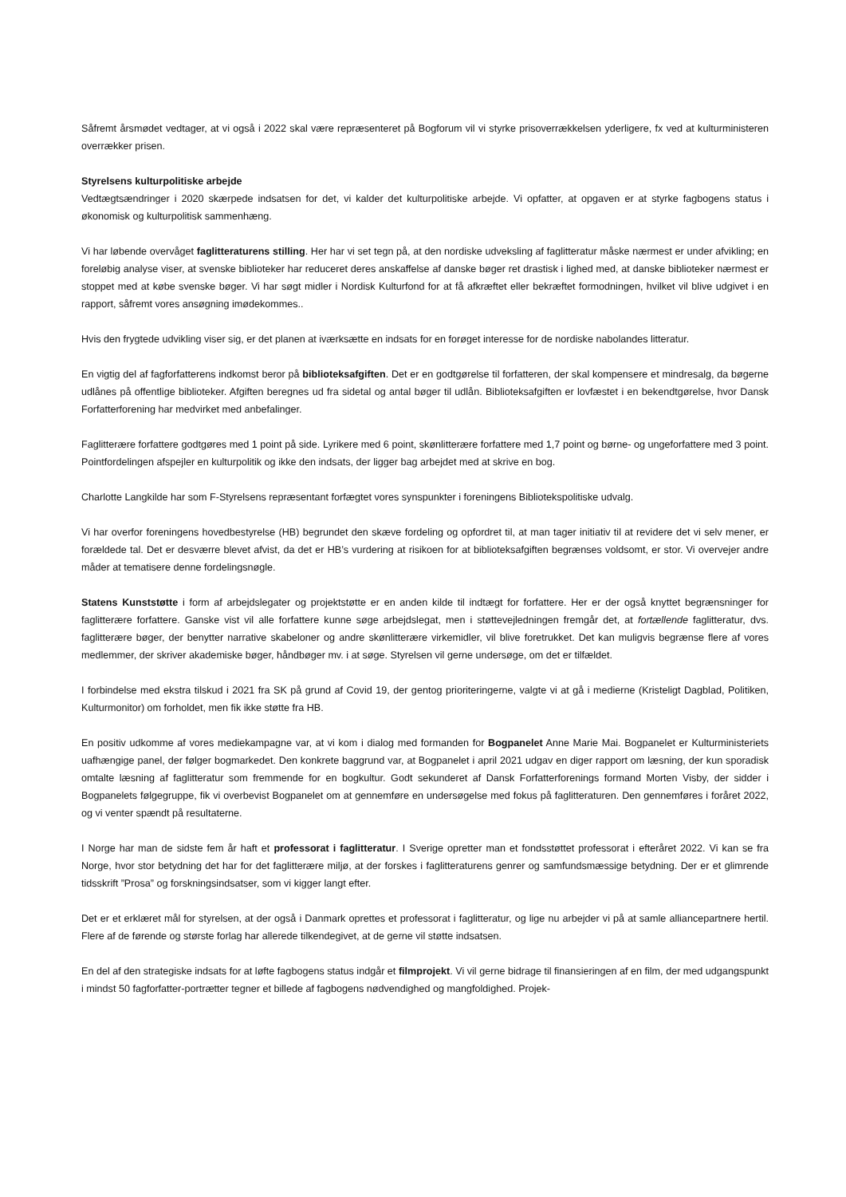Såfremt årsmødet vedtager, at vi også i 2022 skal være repræsenteret på Bogforum vil vi styrke prisoverrækkelsen yderligere, fx ved at kulturministeren overrækker prisen.
Styrelsens kulturpolitiske arbejde
Vedtægtsændringer i 2020 skærpede indsatsen for det, vi kalder det kulturpolitiske arbejde. Vi opfatter, at opgaven er at styrke fagbogens status i økonomisk og kulturpolitisk sammenhæng.
Vi har løbende overvåget faglitteraturens stilling. Her har vi set tegn på, at den nordiske udveksling af faglitteratur måske nærmest er under afvikling; en foreløbig analyse viser, at svenske biblioteker har reduceret deres anskaffelse af danske bøger ret drastisk i lighed med, at danske biblioteker nærmest er stoppet med at købe svenske bøger. Vi har søgt midler i Nordisk Kulturfond for at få afkræftet eller bekræftet formodningen, hvilket vil blive udgivet i en rapport, såfremt vores ansøgning imødekommes..
Hvis den frygtede udvikling viser sig, er det planen at iværksætte en indsats for en forøget interesse for de nordiske nabolandes litteratur.
En vigtig del af fagforfatterens indkomst beror på biblioteksafgiften. Det er en godtgørelse til forfatteren, der skal kompensere et mindresalg, da bøgerne udlånes på offentlige biblioteker. Afgiften beregnes ud fra sidetal og antal bøger til udlån. Biblioteksafgiften er lovfæstet i en bekendtgørelse, hvor Dansk Forfatterforening har medvirket med anbefalinger.
Faglitterære forfattere godtgøres med 1 point på side. Lyrikere med 6 point, skønlitterære forfattere med 1,7 point og børne- og ungeforfattere med 3 point. Pointfordelingen afspejler en kulturpolitik og ikke den indsats, der ligger bag arbejdet med at skrive en bog.
Charlotte Langkilde har som F-Styrelsens repræsentant forfægtet vores synspunkter i foreningens Bibliotekspolitiske udvalg.
Vi har overfor foreningens hovedbestyrelse (HB) begrundet den skæve fordeling og opfordret til, at man tager initiativ til at revidere det vi selv mener, er forældede tal. Det er desværre blevet afvist, da det er HB’s vurdering at risikoen for at biblioteksafgiften begrænses voldsomt, er stor. Vi overvejer andre måder at tematisere denne fordelingsnøgle.
Statens Kunststøtte i form af arbejdslegater og projektstøtte er en anden kilde til indtægt for forfattere. Her er der også knyttet begrænsninger for faglitterære forfattere. Ganske vist vil alle forfattere kunne søge arbejdslegat, men i støttevejledningen fremgår det, at fortællende faglitteratur, dvs. faglitterære bøger, der benytter narrative skabeloner og andre skønlitterære virkemidler, vil blive foretrukket. Det kan muligvis begrænse flere af vores medlemmer, der skriver akademiske bøger, håndbøger mv. i at søge. Styrelsen vil gerne undersøge, om det er tilfældet.
I forbindelse med ekstra tilskud i 2021 fra SK på grund af Covid 19, der gentog prioriteringerne, valgte vi at gå i medierne (Kristeligt Dagblad, Politiken, Kulturmonitor) om forholdet, men fik ikke støtte fra HB.
En positiv udkomme af vores mediekampagne var, at vi kom i dialog med formanden for Bogpanelet Anne Marie Mai. Bogpanelet er Kulturministeriets uafhængige panel, der følger bogmarkedet. Den konkrete baggrund var, at Bogpanelet i april 2021 udgav en diger rapport om læsning, der kun sporadisk omtalte læsning af faglitteratur som fremmende for en bogkultur. Godt sekunderet af Dansk Forfatterforenings formand Morten Visby, der sidder i Bogpanelets følgegruppe, fik vi overbevist Bogpanelet om at gennemføre en undersøgelse med fokus på faglitteraturen. Den gennemføres i foråret 2022, og vi venter spændt på resultaterne.
I Norge har man de sidste fem år haft et professorat i faglitteratur. I Sverige opretter man et fondsstøttet professorat i efteråret 2022. Vi kan se fra Norge, hvor stor betydning det har for det faglitterære miljø, at der forskes i faglitteraturens genrer og samfundsmæssige betydning. Der er et glimrende tidsskrift ”Prosa” og forskningsindsatser, som vi kigger langt efter.
Det er et erklæret mål for styrelsen, at der også i Danmark oprettes et professorat i faglitteratur, og lige nu arbejder vi på at samle alliancepartnere hertil. Flere af de førende og største forlag har allerede tilkendegivet, at de gerne vil støtte indsatsen.
En del af den strategiske indsats for at løfte fagbogens status indgår et filmprojekt. Vi vil gerne bidrage til finansieringen af en film, der med udgangspunkt i mindst 50 fagforfatter-portrætter tegner et billede af fagbogens nødvendighed og mangfoldighed. Projek-